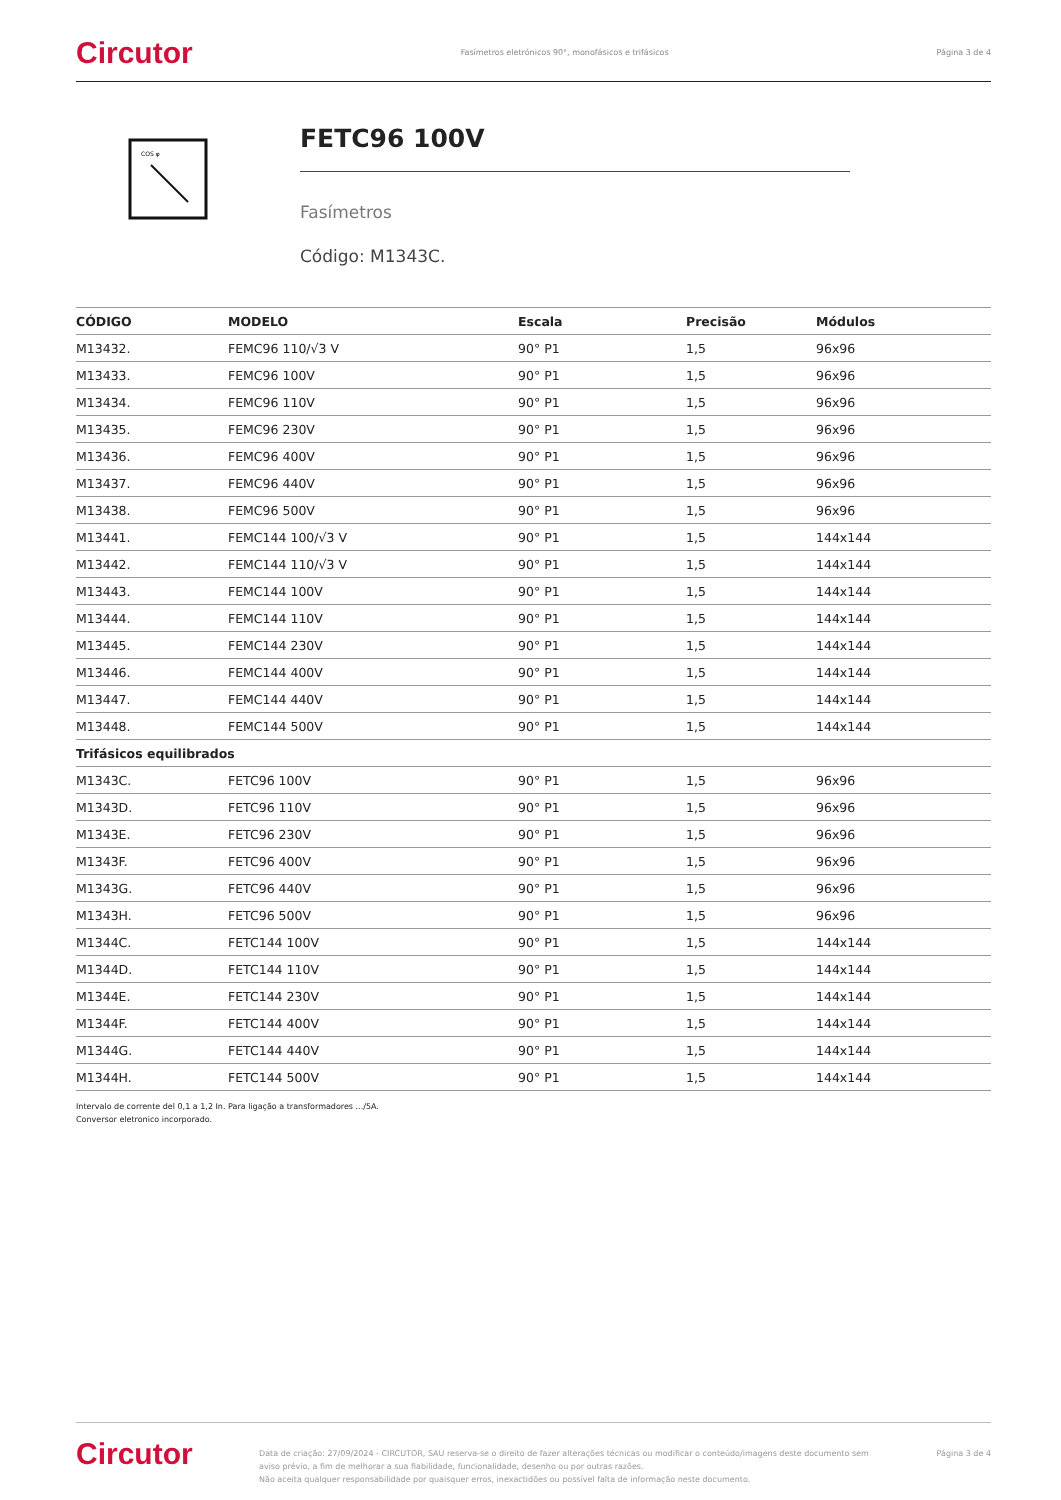Circutor Fasímetros eletrónicos 90°, monofásicos e trifásicos Página 3 de 4
COS φ
FETC96 100V
Fasímetros
Código: M1343C.
| CÓDIGO | MODELO | Escala | Precisão | Módulos |
| --- | --- | --- | --- | --- |
| M13432. | FEMC96 110/√3 V | 90° P1 | 1,5 | 96x96 |
| M13433. | FEMC96 100V | 90° P1 | 1,5 | 96x96 |
| M13434. | FEMC96 110V | 90° P1 | 1,5 | 96x96 |
| M13435. | FEMC96 230V | 90° P1 | 1,5 | 96x96 |
| M13436. | FEMC96 400V | 90° P1 | 1,5 | 96x96 |
| M13437. | FEMC96 440V | 90° P1 | 1,5 | 96x96 |
| M13438. | FEMC96 500V | 90° P1 | 1,5 | 96x96 |
| M13441. | FEMC144 100/√3 V | 90° P1 | 1,5 | 144x144 |
| M13442. | FEMC144 110/√3 V | 90° P1 | 1,5 | 144x144 |
| M13443. | FEMC144 100V | 90° P1 | 1,5 | 144x144 |
| M13444. | FEMC144 110V | 90° P1 | 1,5 | 144x144 |
| M13445. | FEMC144 230V | 90° P1 | 1,5 | 144x144 |
| M13446. | FEMC144 400V | 90° P1 | 1,5 | 144x144 |
| M13447. | FEMC144 440V | 90° P1 | 1,5 | 144x144 |
| M13448. | FEMC144 500V | 90° P1 | 1,5 | 144x144 |
| Trifásicos equilibrados | | | | |
| M1343C. | FETC96 100V | 90° P1 | 1,5 | 96x96 |
| M1343D. | FETC96 110V | 90° P1 | 1,5 | 96x96 |
| M1343E. | FETC96 230V | 90° P1 | 1,5 | 96x96 |
| M1343F. | FETC96 400V | 90° P1 | 1,5 | 96x96 |
| M1343G. | FETC96 440V | 90° P1 | 1,5 | 96x96 |
| M1343H. | FETC96 500V | 90° P1 | 1,5 | 96x96 |
| M1344C. | FETC144 100V | 90° P1 | 1,5 | 144x144 |
| M1344D. | FETC144 110V | 90° P1 | 1,5 | 144x144 |
| M1344E. | FETC144 230V | 90° P1 | 1,5 | 144x144 |
| M1344F. | FETC144 400V | 90° P1 | 1,5 | 144x144 |
| M1344G. | FETC144 440V | 90° P1 | 1,5 | 144x144 |
| M1344H. | FETC144 500V | 90° P1 | 1,5 | 144x144 |
Intervalo de corrente del 0,1 a 1,2 In. Para ligação a transformadores .../5A.
Conversor eletronico incorporado.
Circutor Data de criação: 27/09/2024 - CIRCUTOR, SAU reserva-se o direito de fazer alterações técnicas ou modificar o conteúdo/imagens deste documento sem aviso prévio, a fim de melhorar a sua fiabilidade, funcionalidade, desenho ou por outras razões.
Não aceita qualquer responsabilidade por quaisquer erros, inexactidões ou possível falta de informação neste documento. Página 3 de 4